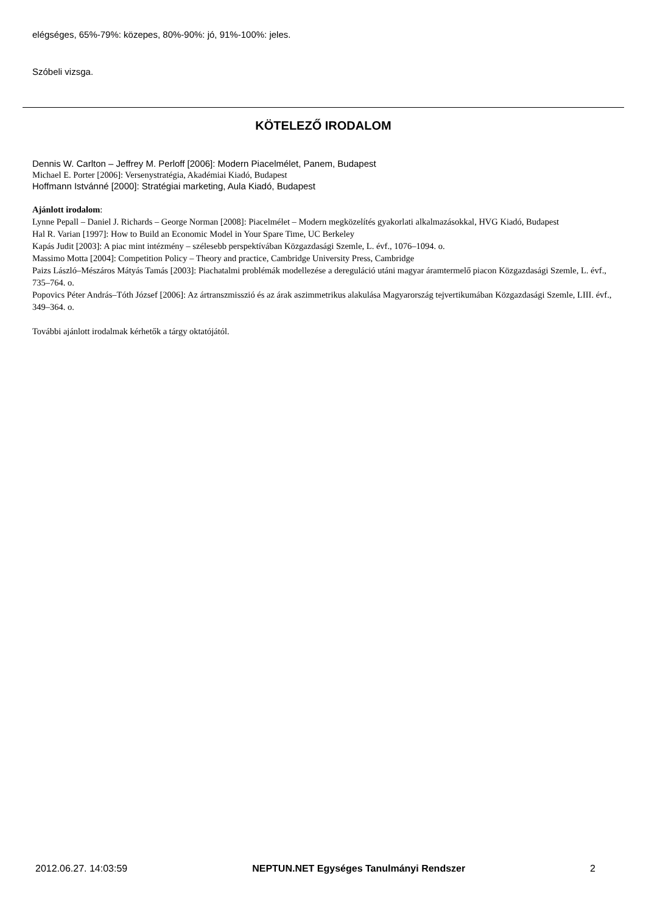elégséges, 65%-79%: közepes, 80%-90%: jó, 91%-100%: jeles.
Szóbeli vizsga.
KÖTELEZŐ IRODALOM
Dennis W. Carlton – Jeffrey M. Perloff [2006]: Modern Piacelmélet, Panem, Budapest
Michael E. Porter [2006]: Versenystratégia, Akadémiai Kiadó, Budapest
Hoffmann Istvánné [2000]: Stratégiai marketing, Aula Kiadó, Budapest
Ajánlott irodalom:
Lynne Pepall – Daniel J. Richards – George Norman [2008]: Piacelmélet – Modern megközelítés gyakorlati alkalmazásokkal, HVG Kiadó, Budapest
Hal R. Varian [1997]: How to Build an Economic Model in Your Spare Time, UC Berkeley
Kapás Judit [2003]: A piac mint intézmény – szélesebb perspektívában Közgazdasági Szemle, L. évf., 1076–1094. o.
Massimo Motta [2004]: Competition Policy – Theory and practice, Cambridge University Press, Cambridge
Paizs László–Mészáros Mátyás Tamás [2003]: Piachatalmi problémák modellezése a dereguláció utáni magyar áramtermelő piacon Közgazdasági Szemle, L. évf., 735–764. o.
Popovics Péter András–Tóth József [2006]: Az ártranszmisszió és az árak aszimmetrikus alakulása Magyarország tejvertikumában Közgazdasági Szemle, LIII. évf., 349–364. o.
További ajánlott irodalmak kérhetők a tárgy oktatójától.
2012.06.27. 14:03:59 NEPTUN.NET Egységes Tanulmányi Rendszer 2